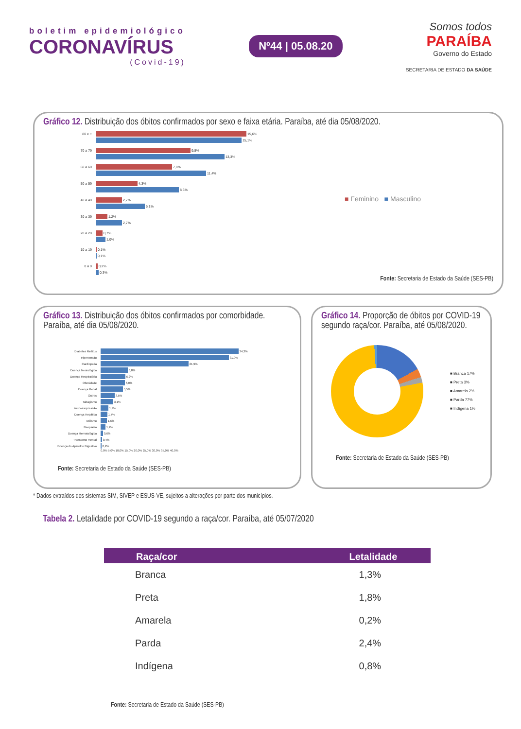boletim epidemiológico
CORONAVÍRUS
(Covid-19)
Nº44 | 05.08.20
Somos todos
PARAÍBA
Governo do Estado
SECRETARIA DE ESTADO DA SAÚDE
Gráfico 12. Distribuição dos óbitos confirmados por sexo e faixa etária. Paraíba, até dia 05/08/2020.
80 e + 15,6%
15,1%
70 a 79 9,8%
13,3%
60 a 69 7,9%
11,4%
50 a 59 4,3%
8,6%
40 a 49 2,7%
5,1%
30 a 39 1,2%
2,7%
20 a 29 0,7%
1,0%
10 a 19 0,1%
0,1%
0 a 9 0,2%
0,3%
■ Feminino ■ Masculino
Fonte: Secretaria de Estado da Saúde (SES-PB)
Gráfico 13. Distribuição dos óbitos confirmados por comorbidade. Paraíba, até dia 05/08/2020.
Diabetes Mellitus 34,3%
Hipertensão 31,9%
Cardiopatia 21,9%
Doença Neurológica 6,8%
Doença Respiratória 6,2%
Obesidade 6,0%
Doença Renal 5,5%
Outros 3,5%
Tabagismo 3,1%
Imunossupressão 1,9%
Doença Hepática 1,7%
Etilismo 1,6%
Neoplasia 1,2%
Doença Hematológica 0,6%
Transtorno mental 0,4%
Doença do Aparelho Digestivo 0,2%
0,0% 5,0% 10,0% 15,0% 20,0% 25,0% 30,0% 35,0% 40,0%
Fonte: Secretaria de Estado da Saúde (SES-PB)
Gráfico 14. Proporção de óbitos por COVID-19 segundo raça/cor. Paraíba, até 05/08/2020.
■ Branca 17%
■ Preta 3%
■ Amarela 2%
■ Parda 77%
■ Indígena 1%
Fonte: Secretaria de Estado da Saúde (SES-PB)
* Dados extraídos dos sistemas SIM, SIVEP e ESUS-VE, sujeitos a alterações por parte dos municípios.
Tabela 2. Letalidade por COVID-19 segundo a raça/cor. Paraíba, até 05/07/2020
| Raça/cor | Letalidade |
| --- | --- |
| Branca | 1,3% |
| Preta | 1,8% |
| Amarela | 0,2% |
| Parda | 2,4% |
| Indígena | 0,8% |
Fonte: Secretaria de Estado da Saúde (SES-PB)